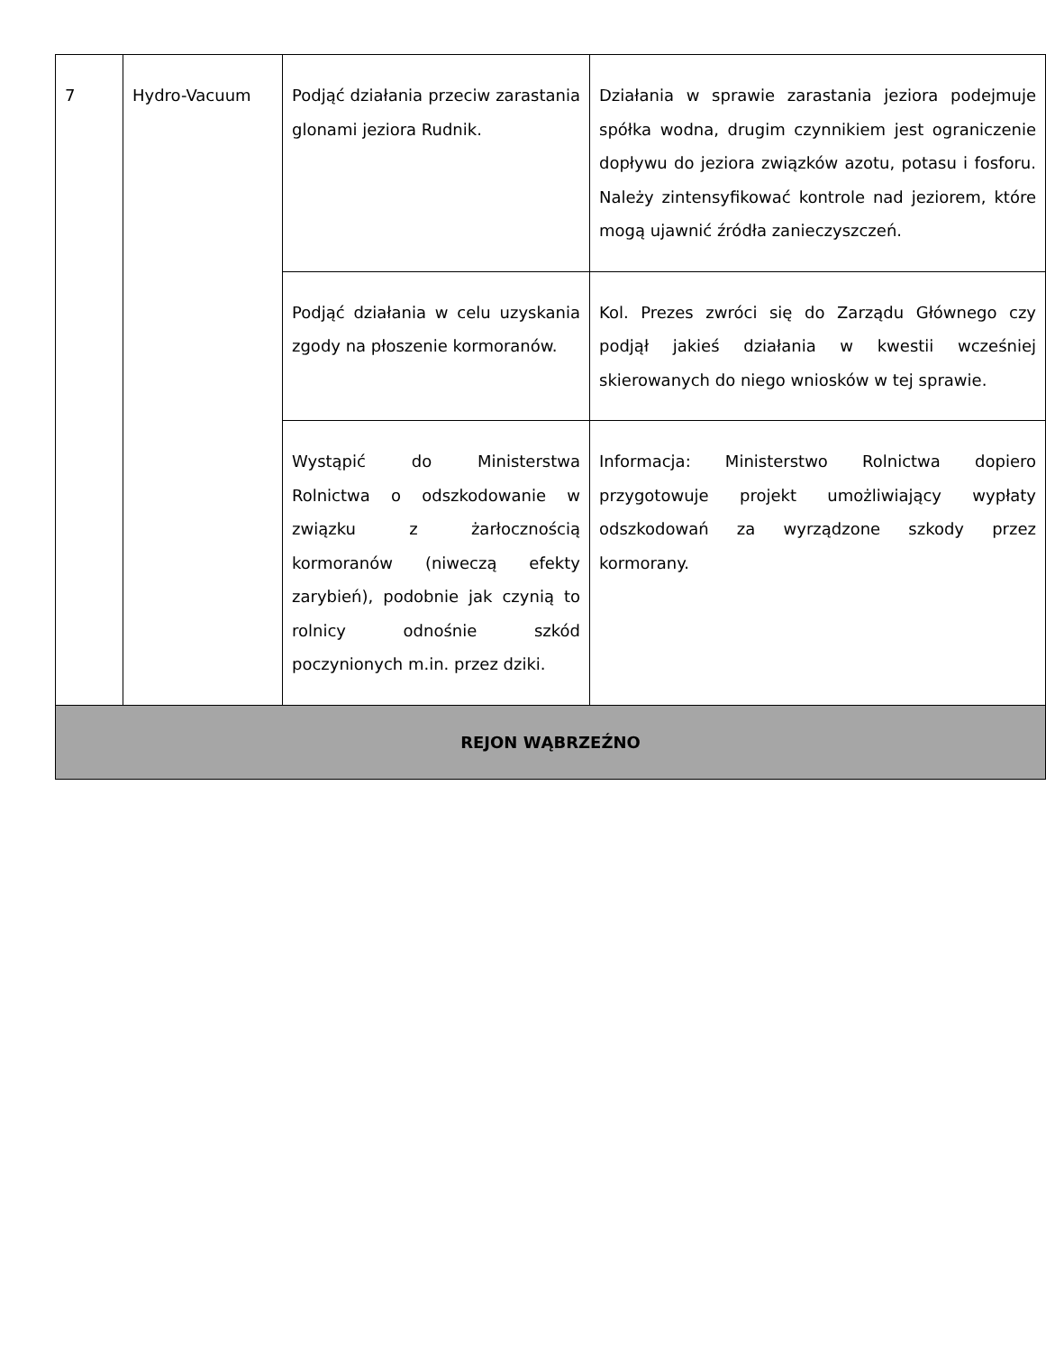| 7 | Hydro-Vacuum | Podjąć działania przeciw zarastania glonami jeziora Rudnik. | Działania w sprawie zarastania jeziora podejmuje spółka wodna, drugim czynnikiem jest ograniczenie dopływu do jeziora związków azotu, potasu i fosforu. Należy zintensyfikować kontrole nad jeziorem, które mogą ujawnić źródła zanieczyszczeń. |
| | | Podjąć działania w celu uzyskania zgody na płoszenie kormoranów. | Kol. Prezes zwróci się do Zarządu Głównego czy podjął jakieś działania w kwestii wcześniej skierowanych do niego wniosków w tej sprawie. |
| | | Wystąpić do Ministerstwa Rolnictwa o odszkodowanie w związku z żarłocznością kormoranów (niweczą efekty zarybień), podobnie jak czynią to rolnicy odnośnie szkód poczynionych m.in. przez dziki. | Informacja: Ministerstwo Rolnictwa dopiero przygotowuje projekt umożliwiający wypłaty odszkodowań za wyrządzone szkody przez kormorany. |
| REJON WĄBRZEŹNO | | | |